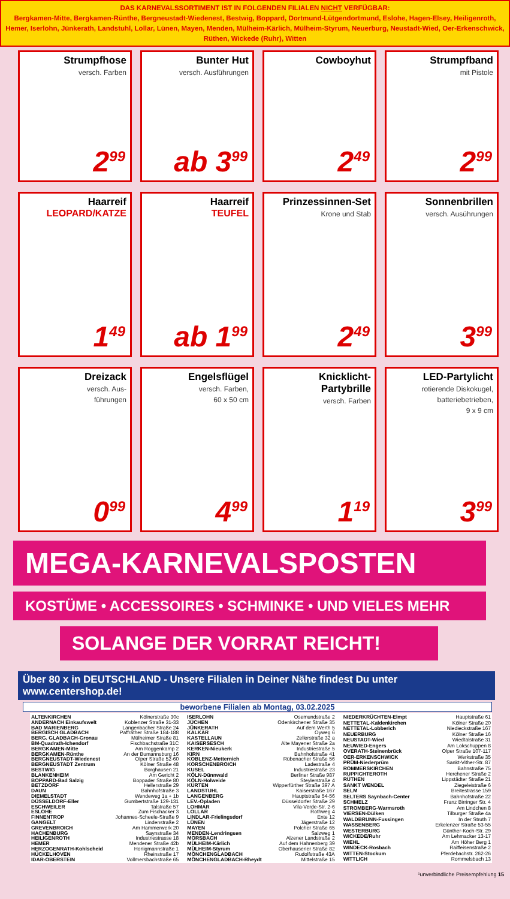DAS KARNEVALSSORTIMENT IST IN FOLGENDEN FILIALEN NICHT VERFÜGBAR:
Bergkamen-Mitte, Bergkamen-Rünthe, Bergneustadt-Wiedenest, Bestwig, Boppard, Dortmund-Lütgendortmund, Eslohe, Hagen-Elsey, Heiligenroth, Hemer, Iserlohn, Jünkerath, Landstuhl, Lollar, Lünen, Mayen, Menden, Mülheim-Kärlich, Mülheim-Styrum, Neuerburg, Neustadt-Wied, Oer-Erkenschwick, Rüthen, Wickede (Ruhr), Witten
Strumpfhose
versch. Farben
2<sup>99</sup>
Bunter Hut
versch. Ausführungen
ab 3<sup>99</sup>
Cowboyhut
2<sup>49</sup>
Strumpfband
mit Pistole
2<sup>99</sup>
Haarreif
LEOPARD/KATZE
1<sup>49</sup>
Haarreif
TEUFEL
ab 1<sup>99</sup>
Prinzessinnen-Set
Krone und Stab
2<sup>49</sup>
Sonnenbrillen
versch. Ausührungen
3<sup>99</sup>
Dreizack
versch. Aus-
führungen
0<sup>99</sup>
Engelsflügel
versch. Farben,
60 x 50 cm
4<sup>99</sup>
Knicklicht-
Partybrille
versch. Farben
1<sup>19</sup>
LED-Partylicht
rotierende Diskokugel,
batteriebetrieben,
9 x 9 cm
3<sup>99</sup>
MEGA-KARNEVALSPOSTEN
KOSTÜME • ACCESSOIRES • SCHMINKE • UND VIELES MEHR
SOLANGE DER VORRAT REICHT!
Über 80 x in DEUTSCHLAND - Unsere Filialen in Deiner Nähe findest Du unter www.centershop.de!
beworbene Filialen ab Montag, 03.02.2025
| ALTENKIRCHEN | Kölnerstraße 30c |
| ANDERNACH Einkaufswelt | Koblenzer Straße 31-33 |
| BAD MARIENBERG | Langenbacher Straße 24 |
| BERGISCH GLADBACH | Paffrather Straße 184-188 |
| BERG. GLADBACH-Gronau | Mülheimer Straße 81 |
| BM-Quadrath-Ichendorf | Fischbachstraße 31C |
| BERGKAMEN-Mitte | Am Roggenkamp 2 |
| BERGKAMEN-Rünthe | An der Bumannsburg 16 |
| BERGNEUSTADT-Wiedenest | Olper Straße 52-60 |
| BERGNEUSTADT Zentrum | Kölner Straße 48 |
| BESTWIG | Borghausen 21 |
| BLANKENHEIM | Am Gericht 2 |
| BOPPARD-Bad Salzig | Boppader Straße 80 |
| BETZDORF | Hellerstraße 29 |
| DAUN | Bahnhofstraße 3 |
| DIEMELSTADT | Wendeweg 1a + 1b |
| DÜSSELDORF-Eller | Gumbertstraße 129-131 |
| ESCHWEILER | Talstraße 57 |
| ESLOHE | Zum Fischacker 3 |
| FINNENTROP | Johannes-Scheele-Straße 9 |
| GANGELT | Lindenstraße 2 |
| GREVENBROICH | Am Hammerwerk 20 |
| HACHENBURG | Saynstraße 34 |
| HEILIGENROTH | Industriestrasse 18 |
| HEMER | Mendener Straße 42b |
| HERZOGENRATH-Kohlscheid | Honigmannstraße 1 |
| HÜCKELHOVEN | Rheinstraße 17 |
| IDAR-OBERSTEIN | Vollmersbachstraße 65 |
| ISERLOHN | Osemundstraße 2 |
| JÜCHEN | Odenkirchener Straße 35 |
| JÜNKERATH | Auf dem Werth 5 |
| KALKAR | Oyweg 6 |
| KASTELLAUN | Zellerstraße 32 a |
| KAISERSESCH | Alte Mayener Straße 2a |
| KERKEN-Nieukerk | Industriestraße 5 |
| KIRN | Bahnhofstraße 41 |
| KOBLENZ-Metternich | Rübenacher Straße 56 |
| KORSCHENBROICH | Ladestraße 4 |
| KUSEL | Industriestraße 23 |
| KÖLN-Dünnwald | Berliner Straße 987 |
| KÖLN-Holweide | Steylerstraße 4 |
| KÜRTEN | Wipperfürther Straße 397 A |
| LANDSTUHL | Kaiserstraße 167 |
| LANGENBERG | Hauptstraße 54-56 |
| LEV.-Opladen | Düsseldorfer Straße 29 |
| LOHMAR | Vila-Verde-Str. 2-6 |
| LOLLAR | Rothweg 4 |
| LINDLAR-Frielingsdorf | Ente 12 |
| LÜNEN | Jägerstraße 12 |
| MAYEN | Polcher Straße 65 |
| MENDEN-Lendringsen | Salzweg 1 |
| MORSBACH | Alzener Landstraße 2 |
| MÜLHEIM-Kärlich | Auf dem Hahnenberg 39 |
| MÜLHEIM-Styrum | Oberhausener Straße 82 |
| MÖNCHENGLADBACH | Rudolfstraße 43A |
| MÖNCHENGLADBACH-Rheydt | Mittelstraße 15 |
| NIEDERKRÜCHTEN-Elmpt | Hauptstraße 61 |
| NETTETAL-Kaldenkirchen | Kölner Straße 20 |
| NETTETAL-Lobberich | Niedieckstraße 167 |
| NEUERBURG | Kölner Straße 16 |
| NEUSTADT-Wied | Wiedtalstraße 31 |
| NEUWIED-Engers | Am Lokschuppen 8 |
| OVERATH-Steinenbrück | Olper Straße 107-117 |
| OER-ERKENSCHWICK | Werkstraße 35 |
| PRÜM-Niederprüm | Sankt-Vither-Str. 87 |
| ROMMERSKIRCHEN | Bahnstraße 75 |
| RUPPICHTEROTH | Herchener Straße 2 |
| RÜTHEN | Lippstädter Straße 21 |
| SANKT WENDEL | Ziegeleistraße 6 |
| SELM | Breitestrasse 159 |
| SELTERS Saynbach-Center | Bahnhofstraße 22 |
| SCHMELZ | Franz Birringer Str. 4 |
| STROMBERG-Warmsroth | Am Lindchen 8 |
| VIERSEN-Dülken | Tilburger Straße 4a |
| WALDBRUNN-Fussingen | In der Struth 7 |
| WASSENBERG | Erkelenzer Straße 53-55 |
| WESTERBURG | Günther-Koch-Str. 29 |
| WICKEDE/Ruhr | Am Lehmacker 13-17 |
| WIEHL | Am Höher Berg 1 |
| WINDECK-Rosbach | Raiffeisenstraße 2 |
| WITTEN-Stockum | Pferdebachstr. 262-26 |
| WITTLICH | Rommelsbach 13 |
¹unverbindliche Preisempfehlung 15